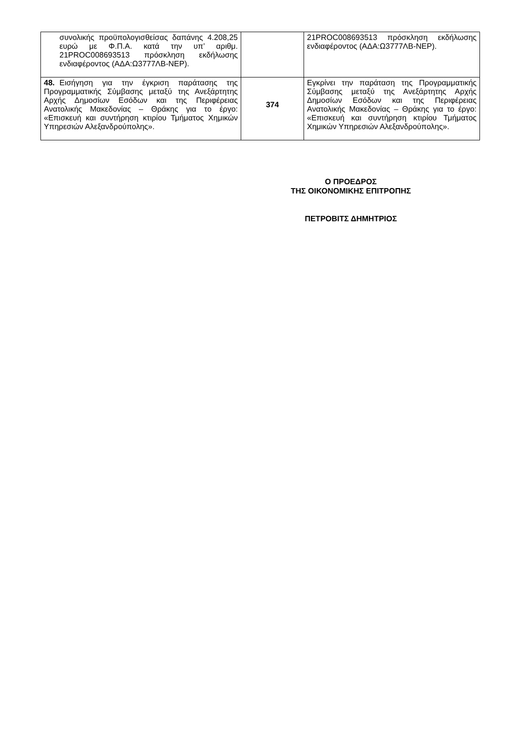| συνολικής προϋπολογισθείσας δαπάνης 4.208,25 ευρώ με Φ.Π.Α. κατά την υπ’ αριθμ. 21PROC008693513 πρόσκληση εκδήλωσης ενδιαφέροντος (ΑΔΑ:Ω3777ΛΒ-ΝΕΡ). | | 21PROC008693513 πρόσκληση εκδήλωσης ενδιαφέροντος (ΑΔΑ:Ω3777ΛΒ-ΝΕΡ). |
| 48. Εισήγηση για την έγκριση παράτασης της Προγραμματικής Σύμβασης μεταξύ της Ανεξάρτητης Αρχής Δημοσίων Εσόδων και της Περιφέρειας Ανατολικής Μακεδονίας – Θράκης για το έργο: «Επισκευή και συντήρηση κτιρίου Τμήματος Χημικών Υπηρεσιών Αλεξανδρούπολης». | 374 | Εγκρίνει την παράταση της Προγραμματικής Σύμβασης μεταξύ της Ανεξάρτητης Αρχής Δημοσίων Εσόδων και της Περιφέρειας Ανατολικής Μακεδονίας – Θράκης για το έργο: «Επισκευή και συντήρηση κτιρίου Τμήματος Χημικών Υπηρεσιών Αλεξανδρούπολης». |
Ο ΠΡΟΕΔΡΟΣ
ΤΗΣ ΟΙΚΟΝΟΜΙΚΗΣ ΕΠΙΤΡΟΠΗΣ
ΠΕΤΡΟΒΙΤΣ ΔΗΜΗΤΡΙΟΣ